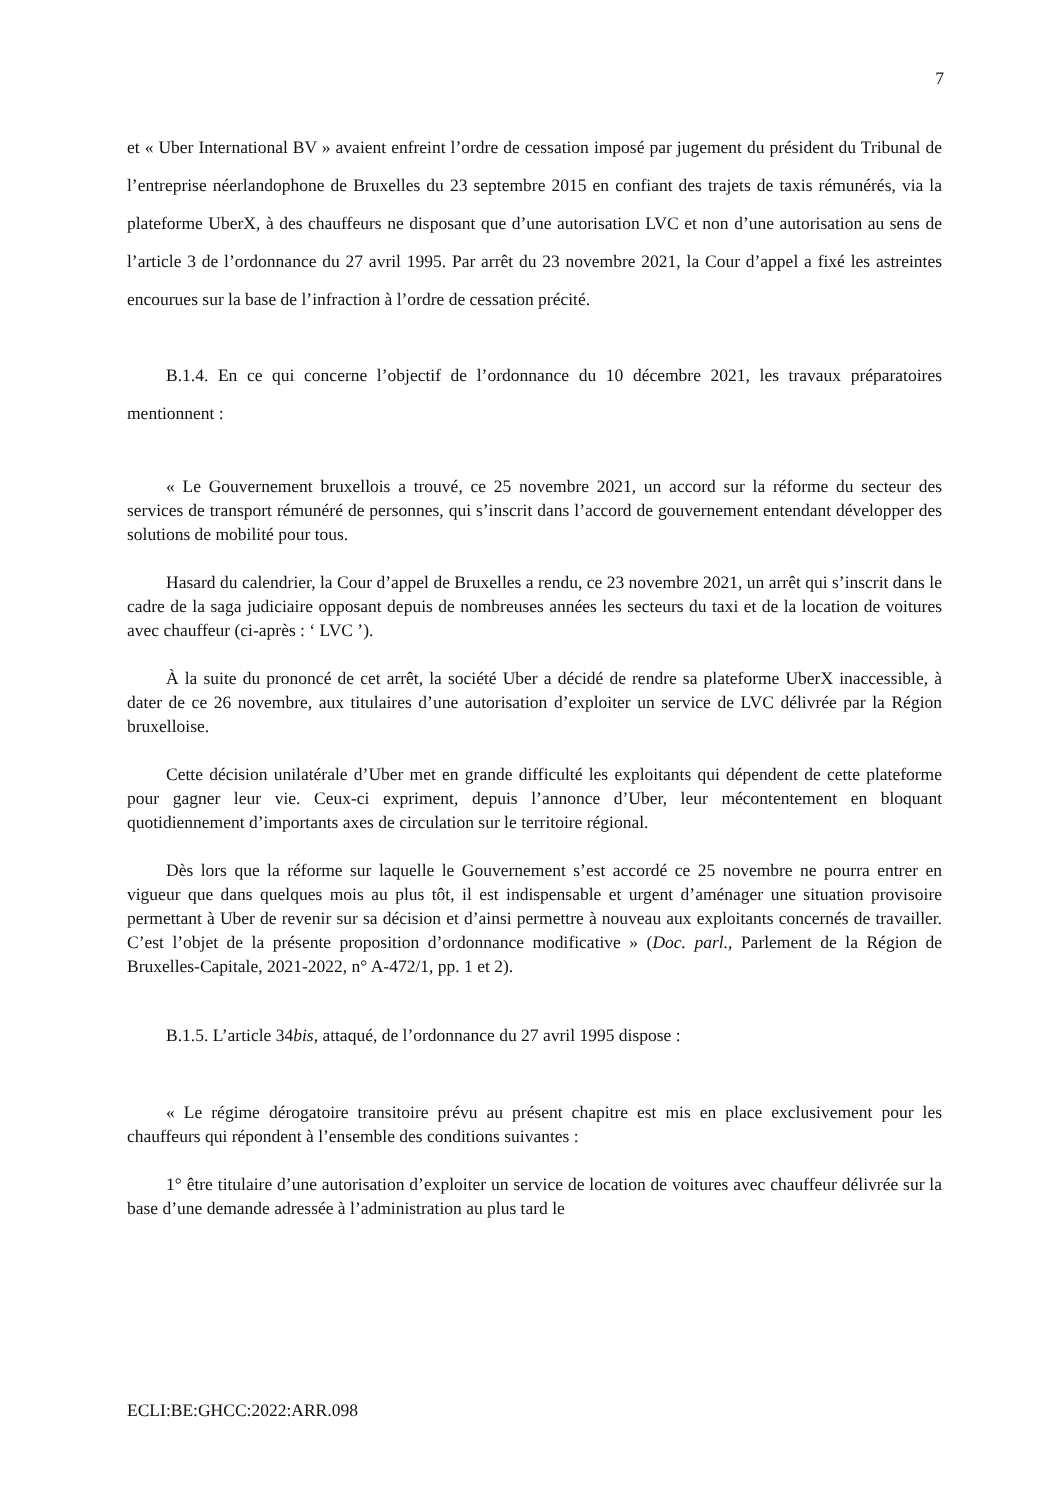7
et « Uber International BV » avaient enfreint l’ordre de cessation imposé par jugement du président du Tribunal de l’entreprise néerlandophone de Bruxelles du 23 septembre 2015 en confiant des trajets de taxis rémunérés, via la plateforme UberX, à des chauffeurs ne disposant que d’une autorisation LVC et non d’une autorisation au sens de l’article 3 de l’ordonnance du 27 avril 1995. Par arrêt du 23 novembre 2021, la Cour d’appel a fixé les astreintes encourues sur la base de l’infraction à l’ordre de cessation précité.
B.1.4. En ce qui concerne l’objectif de l’ordonnance du 10 décembre 2021, les travaux préparatoires mentionnent :
« Le Gouvernement bruxellois a trouvé, ce 25 novembre 2021, un accord sur la réforme du secteur des services de transport rémunéré de personnes, qui s’inscrit dans l’accord de gouvernement entendant développer des solutions de mobilité pour tous.
Hasard du calendrier, la Cour d’appel de Bruxelles a rendu, ce 23 novembre 2021, un arrêt qui s’inscrit dans le cadre de la saga judiciaire opposant depuis de nombreuses années les secteurs du taxi et de la location de voitures avec chauffeur (ci-après : ‘ LVC ’).
À la suite du prononcé de cet arrêt, la société Uber a décidé de rendre sa plateforme UberX inaccessible, à dater de ce 26 novembre, aux titulaires d’une autorisation d’exploiter un service de LVC délivrée par la Région bruxelloise.
Cette décision unilatérale d’Uber met en grande difficulté les exploitants qui dépendent de cette plateforme pour gagner leur vie. Ceux-ci expriment, depuis l’annonce d’Uber, leur mécontentement en bloquant quotidiennement d’importants axes de circulation sur le territoire régional.
Dès lors que la réforme sur laquelle le Gouvernement s’est accordé ce 25 novembre ne pourra entrer en vigueur que dans quelques mois au plus tôt, il est indispensable et urgent d’aménager une situation provisoire permettant à Uber de revenir sur sa décision et d’ainsi permettre à nouveau aux exploitants concernés de travailler. C’est l’objet de la présente proposition d’ordonnance modificative » (Doc. parl., Parlement de la Région de Bruxelles-Capitale, 2021-2022, n° A-472/1, pp. 1 et 2).
B.1.5. L’article 34bis, attaqué, de l’ordonnance du 27 avril 1995 dispose :
« Le régime dérogatoire transitoire prévu au présent chapitre est mis en place exclusivement pour les chauffeurs qui répondent à l’ensemble des conditions suivantes :
1° être titulaire d’une autorisation d’exploiter un service de location de voitures avec chauffeur délivrée sur la base d’une demande adressée à l’administration au plus tard le
ECLI:BE:GHCC:2022:ARR.098